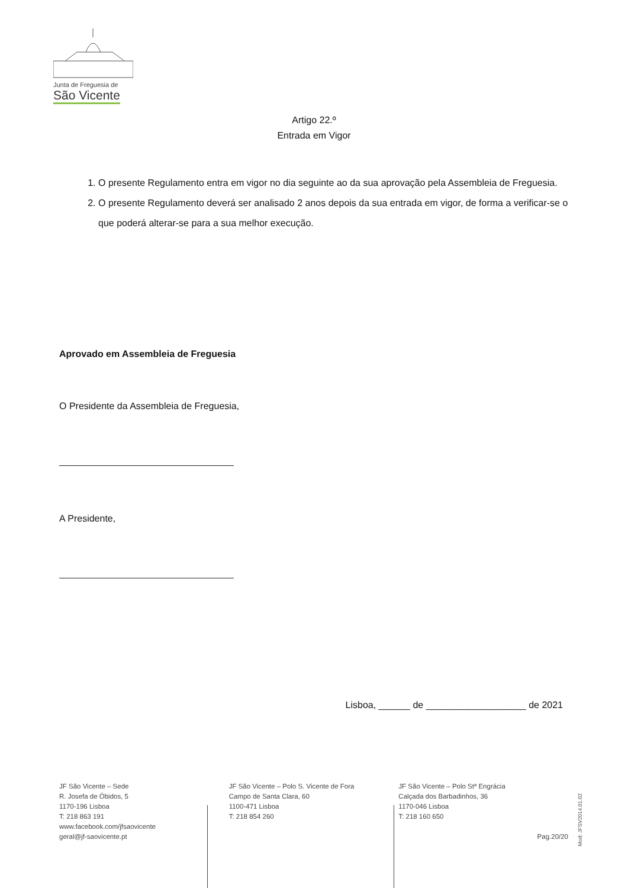Junta de Freguesia de
São Vicente
Artigo 22.º
Entrada em Vigor
1. O presente Regulamento entra em vigor no dia seguinte ao da sua aprovação pela Assembleia de Freguesia.
2. O presente Regulamento deverá ser analisado 2 anos depois da sua entrada em vigor, de forma a verificar-se o que poderá alterar-se para a sua melhor execução.
Aprovado em Assembleia de Freguesia
O Presidente da Assembleia de Freguesia,
A Presidente,
Lisboa, ______ de ___________________ de 2021
JF São Vicente – Sede
R. Josefa de Óbidos, 5
1170-196 Lisboa
T: 218 863 191
www.facebook.com/jfsaovicente
geral@jf-saovicente.pt
JF São Vicente – Polo S. Vicente de Fora
Campo de Santa Clara, 60
1100-471 Lisboa
T: 218 854 260
JF São Vicente – Polo Stª Engrácia
Calçada dos Barbadinhos, 36
1170-046 Lisboa
T: 218 160 650
Pag.20/20
Mod: JFSV2014.01.02